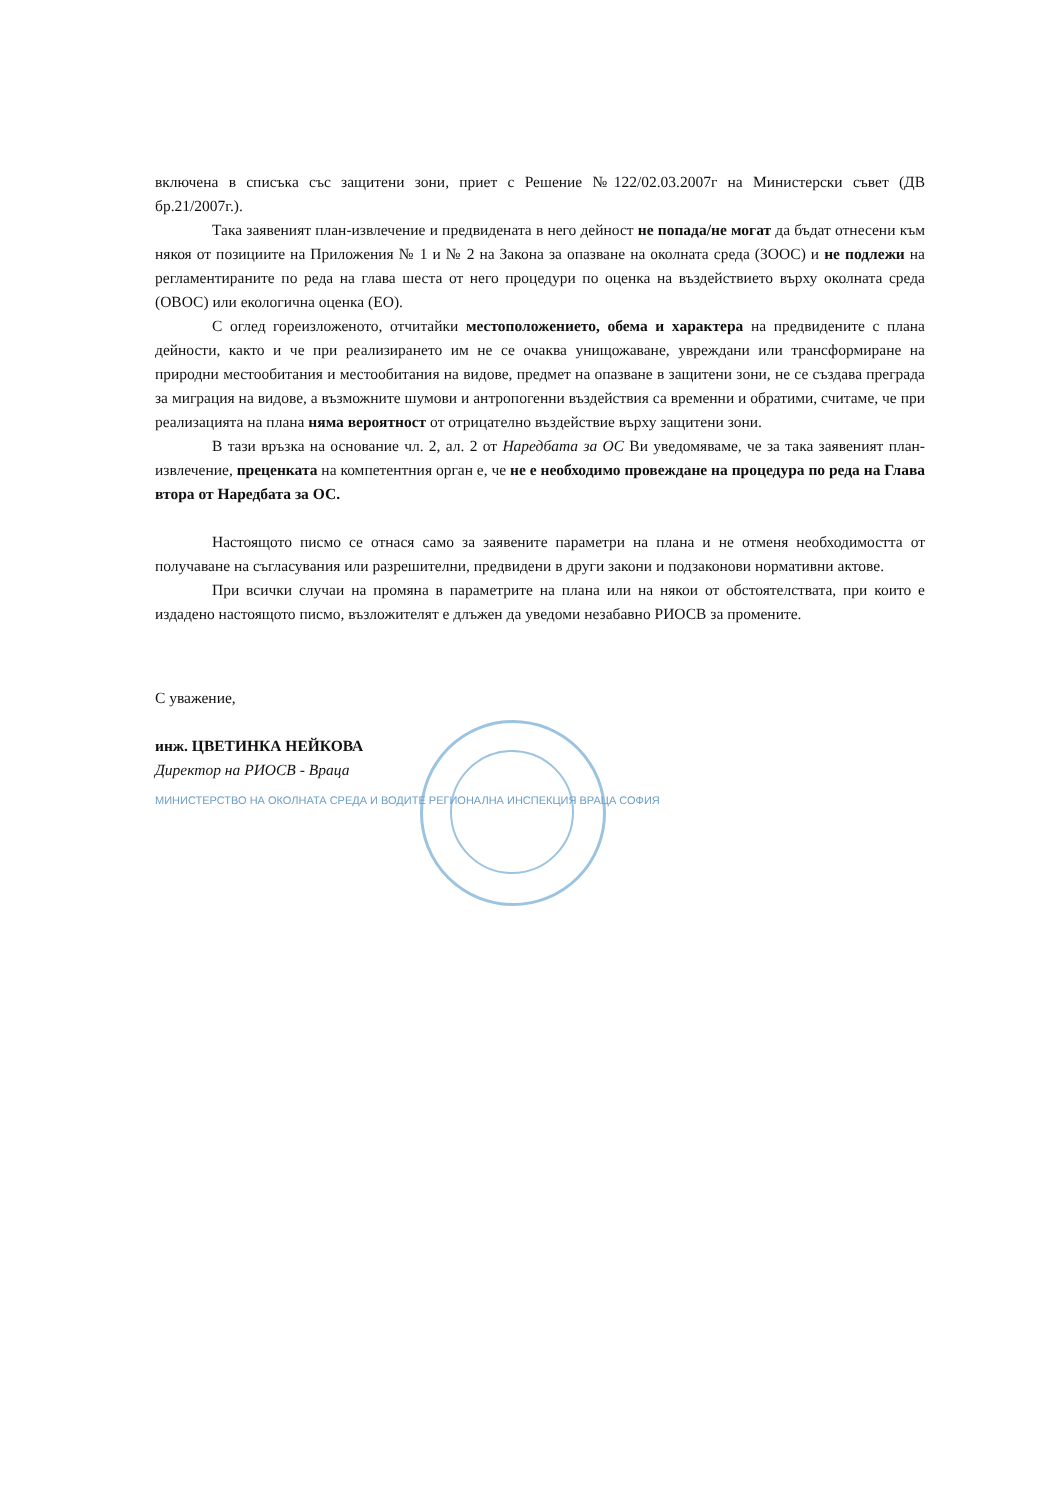включена в списъка със защитени зони, приет с Решение №122/02.03.2007г на Министерски съвет (ДВ бр.21/2007г.).
Така заявеният план-извлечение и предвидената в него дейност не попада/не могат да бъдат отнесени към някоя от позициите на Приложения № 1 и № 2 на Закона за опазване на околната среда (ЗООС) и не подлежи на регламентираните по реда на глава шеста от него процедури по оценка на въздействието върху околната среда (ОВОС) или екологична оценка (ЕО).
С оглед гореизложеното, отчитайки местоположението, обема и характера на предвидените с плана дейности, както и че при реализирането им не се очаква унищожаване, увреждани или трансформиране на природни местообитания и местообитания на видове, предмет на опазване в защитени зони, не се създава преграда за миграция на видове, а възможните шумови и антропогенни въздействия са временни и обратими, считаме, че при реализацията на плана няма вероятност от отрицателно въздействие върху защитени зони.
В тази връзка на основание чл. 2, ал. 2 от Наредбата за ОС Ви уведомяваме, че за така заявеният план-извлечение, преценката на компетентния орган е, че не е необходимо провеждане на процедура по реда на Глава втора от Наредбата за ОС.
Настоящото писмо се отнася само за заявените параметри на плана и не отменя необходимостта от получаване на съгласувания или разрешителни, предвидени в други закони и подзаконови нормативни актове.
При всички случаи на промяна в параметрите на плана или на някои от обстоятелствата, при които е издадено настоящото писмо, възложителят е длъжен да уведоми незабавно РИОСВ за промените.
С уважение,
инж. ЦВЕТИНКА НЕЙКОВА
Директор на РИОСВ - Враца
МИНИСТЕРСТВО НА ОКОЛНАТА СРЕДА И ВОДИТЕ РЕГИОНАЛНА ИНСПЕКЦИЯ ВРАЦА СОФИЯ